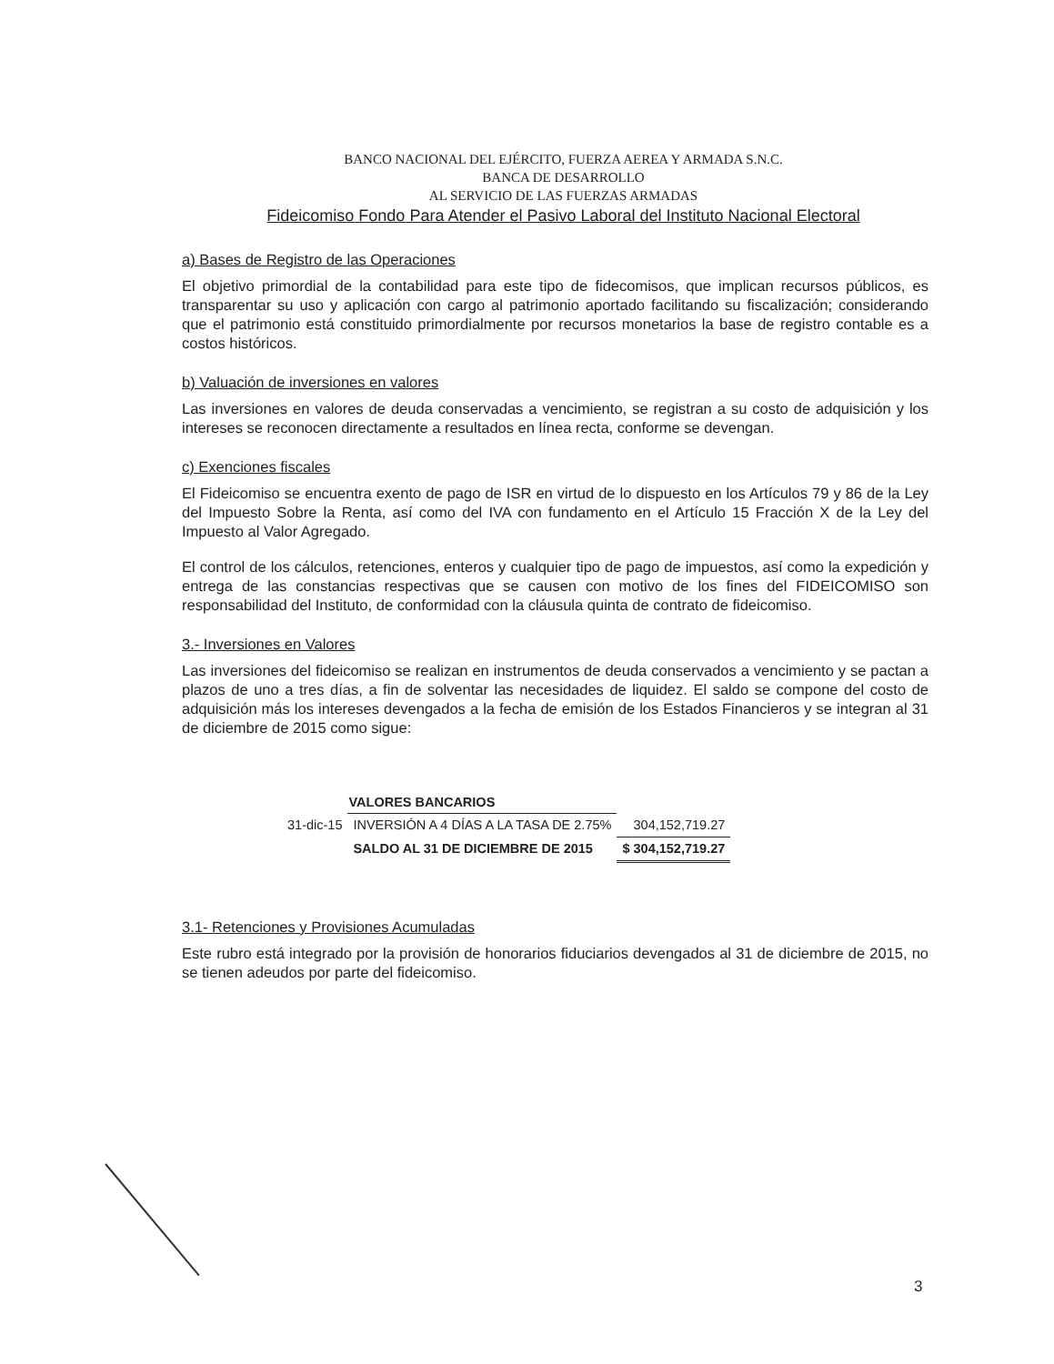BANCO NACIONAL DEL EJÉRCITO, FUERZA AEREA Y ARMADA S.N.C.
BANCA DE DESARROLLO
AL SERVICIO DE LAS FUERZAS ARMADAS
Fideicomiso Fondo Para Atender el Pasivo Laboral del Instituto Nacional Electoral
a) Bases de Registro de las Operaciones
El objetivo primordial de la contabilidad para este tipo de fidecomisos, que implican recursos públicos, es transparentar su uso y aplicación con cargo al patrimonio aportado facilitando su fiscalización; considerando que el patrimonio está constituido primordialmente por recursos monetarios la base de registro contable es a costos históricos.
b) Valuación de inversiones en valores
Las inversiones en valores de deuda conservadas a vencimiento, se registran a su costo de adquisición y los intereses se reconocen directamente a resultados en línea recta, conforme se devengan.
c) Exenciones fiscales
El Fideicomiso se encuentra exento de pago de ISR en virtud de lo dispuesto en los Artículos 79 y 86 de la Ley del Impuesto Sobre la Renta, así como del IVA con fundamento en el Artículo 15 Fracción X de la Ley del Impuesto al Valor Agregado.
El control de los cálculos, retenciones, enteros y cualquier tipo de pago de impuestos, así como la expedición y entrega de las constancias respectivas que se causen con motivo de los fines del FIDEICOMISO son responsabilidad del Instituto, de conformidad con la cláusula quinta de contrato de fideicomiso.
3.- Inversiones en Valores
Las inversiones del fideicomiso se realizan en instrumentos de deuda conservados a vencimiento y se pactan a plazos de uno a tres días, a fin de solventar las necesidades de liquidez. El saldo se compone del costo de adquisición más los intereses devengados a la fecha de emisión de los Estados Financieros y se integran al 31 de diciembre de 2015 como sigue:
| | VALORES BANCARIOS | |
| 31-dic-15 | INVERSIÓN A 4 DÍAS A LA TASA DE 2.75% | 304,152,719.27 |
| | SALDO AL 31 DE DICIEMBRE DE 2015 | $ 304,152,719.27 |
3.1- Retenciones y Provisiones Acumuladas
Este rubro está integrado por la provisión de honorarios fiduciarios devengados al 31 de diciembre de 2015, no se tienen adeudos por parte del fideicomiso.
3